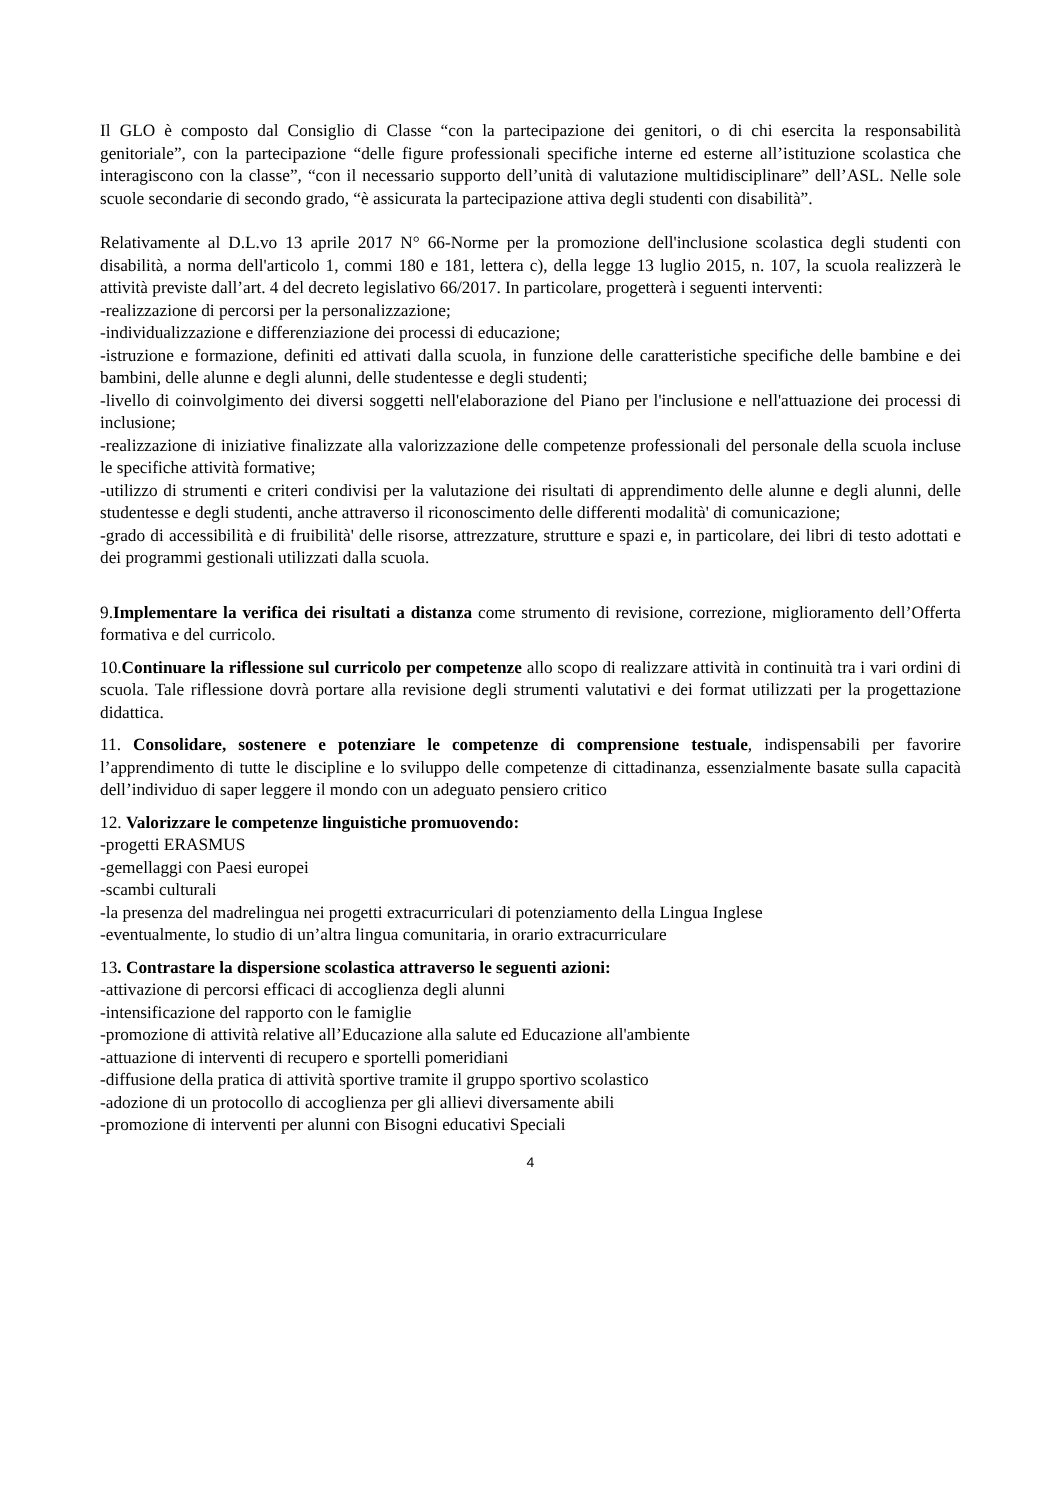Il GLO è composto dal Consiglio di Classe “con la partecipazione dei genitori, o di chi esercita la responsabilità genitoriale”, con la partecipazione “delle figure professionali specifiche interne ed esterne all’istituzione scolastica che interagiscono con la classe”, “con il necessario supporto dell’unità di valutazione multidisciplinare” dell’ASL. Nelle sole scuole secondarie di secondo grado, “è assicurata la partecipazione attiva degli studenti con disabilità”.
Relativamente al D.L.vo 13 aprile 2017 N° 66-Norme per la promozione dell'inclusione scolastica degli studenti con disabilità, a norma dell'articolo 1, commi 180 e 181, lettera c), della legge 13 luglio 2015, n. 107, la scuola realizzerà le attività previste dall’art. 4 del decreto legislativo 66/2017. In particolare, progetterà i seguenti interventi:
-realizzazione di percorsi per la personalizzazione;
-individualizzazione e differenziazione dei processi di educazione;
-istruzione e formazione, definiti ed attivati dalla scuola, in funzione delle caratteristiche specifiche delle bambine e dei bambini, delle alunne e degli alunni, delle studentesse e degli studenti;
-livello di coinvolgimento dei diversi soggetti nell'elaborazione del Piano per l'inclusione e nell'attuazione dei processi di inclusione;
-realizzazione di iniziative finalizzate alla valorizzazione delle competenze professionali del personale della scuola incluse le specifiche attività formative;
-utilizzo di strumenti e criteri condivisi per la valutazione dei risultati di apprendimento delle alunne e degli alunni, delle studentesse e degli studenti, anche attraverso il riconoscimento delle differenti modalità' di comunicazione;
-grado di accessibilità e di fruibilità' delle risorse, attrezzature, strutture e spazi e, in particolare, dei libri di testo adottati e dei programmi gestionali utilizzati dalla scuola.
9.Implementare la verifica dei risultati a distanza come strumento di revisione, correzione, miglioramento dell’Offerta formativa e del curricolo.
10.Continuare la riflessione sul curricolo per competenze allo scopo di realizzare attività in continuità tra i vari ordini di scuola. Tale riflessione dovrà portare alla revisione degli strumenti valutativi e dei format utilizzati per la progettazione didattica.
11. Consolidare, sostenere e potenziare le competenze di comprensione testuale, indispensabili per favorire l’apprendimento di tutte le discipline e lo sviluppo delle competenze di cittadinanza, essenzialmente basate sulla capacità dell’individuo di saper leggere il mondo con un adeguato pensiero critico
12. Valorizzare le competenze linguistiche promuovendo:
-progetti ERASMUS
-gemellaggi con Paesi europei
-scambi culturali
-la presenza del madrelingua nei progetti extracurriculari di potenziamento della Lingua Inglese
-eventualmente, lo studio di un’altra lingua comunitaria, in orario extracurriculare
13. Contrastare la dispersione scolastica attraverso le seguenti azioni:
-attivazione di percorsi efficaci di accoglienza degli alunni
-intensificazione del rapporto con le famiglie
-promozione di attività relative all’Educazione alla salute ed Educazione all'ambiente
-attuazione di interventi di recupero e sportelli pomeridiani
-diffusione della pratica di attività sportive tramite il gruppo sportivo scolastico
-adozione di un protocollo di accoglienza per gli allievi diversamente abili
-promozione di interventi per alunni con Bisogni educativi Speciali
4